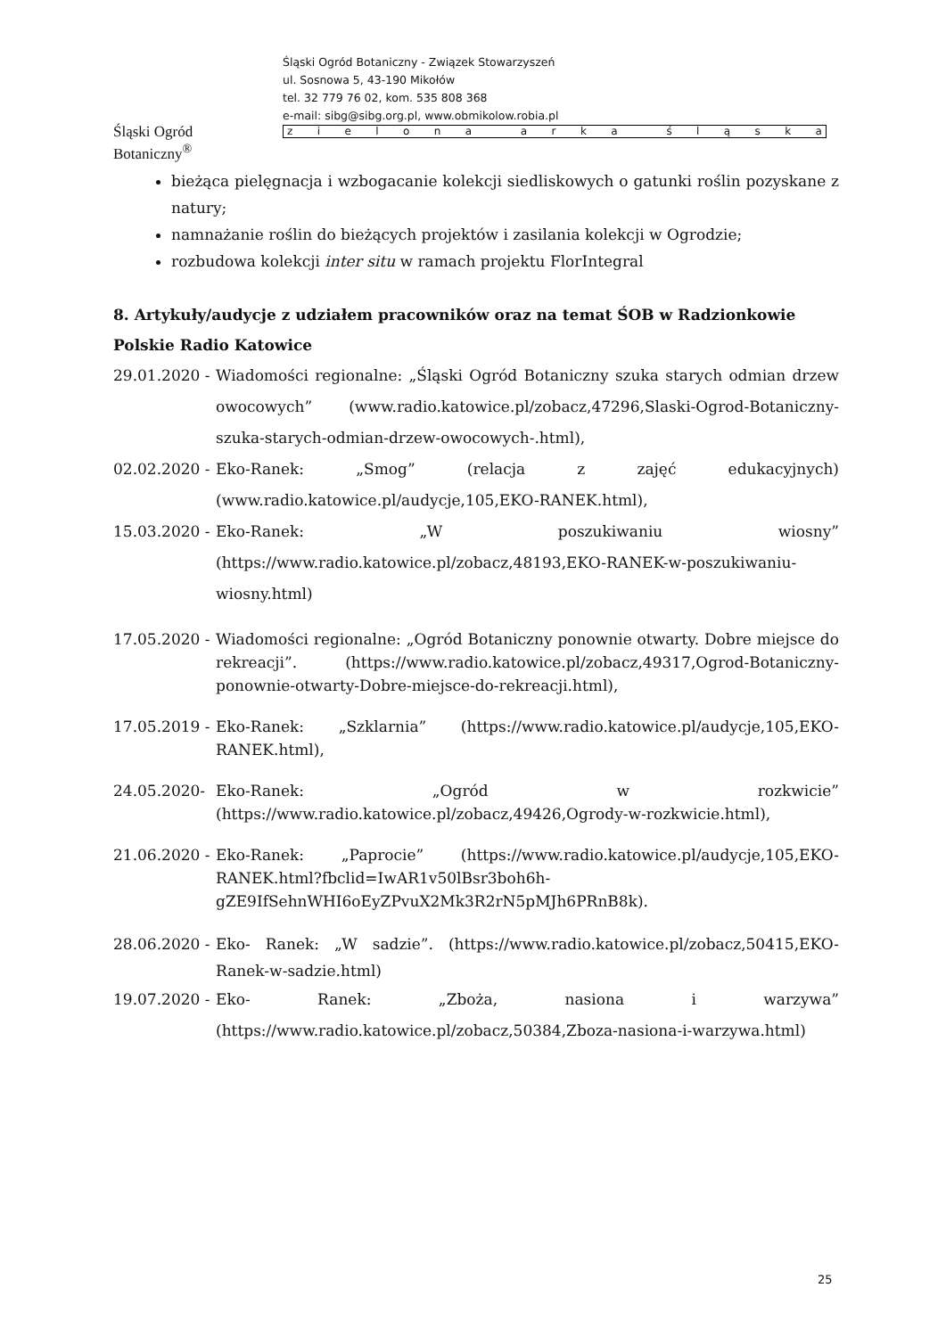Śląski Ogród Botaniczny<sup>®</sup>
Śląski Ogród Botaniczny - Związek Stowarzyszeń
ul. Sosnowa 5, 43-190 Mikołów
tel. 32 779 76 02, kom. 535 808 368
e-mail: sibg@sibg.org.pl, www.obmikolow.robia.pl
zielona arka śląska
bieżąca pielęgnacja i wzbogacanie kolekcji siedliskowych o gatunki roślin pozyskane z natury;
namnażanie roślin do bieżących projektów i zasilania kolekcji w Ogrodzie;
rozbudowa kolekcji inter situ w ramach projektu FlorIntegral
8. Artykuły/audycje z udziałem pracowników oraz na temat ŚOB w Radzionkowie
Polskie Radio Katowice
29.01.2020 - Wiadomości regionalne: „Śląski Ogród Botaniczny szuka starych odmian drzew owocowych” (www.radio.katowice.pl/zobacz,47296,Slaski-Ogrod-Botaniczny-szuka-starych-odmian-drzew-owocowych-.html),
02.02.2020 - Eko-Ranek: „Smog” (relacja z zajęć edukacyjnych) (www.radio.katowice.pl/audycje,105,EKO-RANEK.html),
15.03.2020 - Eko-Ranek: „W poszukiwaniu wiosny” (https://www.radio.katowice.pl/zobacz,48193,EKO-RANEK-w-poszukiwaniu-wiosny.html)
17.05.2020 - Wiadomości regionalne: „Ogród Botaniczny ponownie otwarty. Dobre miejsce do rekreacji”. (https://www.radio.katowice.pl/zobacz,49317,Ogrod-Botaniczny-ponownie-otwarty-Dobre-miejsce-do-rekreacji.html),
17.05.2019 - Eko-Ranek: „Szklarnia” (https://www.radio.katowice.pl/audycje,105,EKO-RANEK.html),
24.05.2020- Eko-Ranek: „Ogród w rozkwicie” (https://www.radio.katowice.pl/zobacz,49426,Ogrody-w-rozkwicie.html),
21.06.2020 - Eko-Ranek: „Paprocie” (https://www.radio.katowice.pl/audycje,105,EKO-RANEK.html?fbclid=IwAR1v50lBsr3boh6h-gZE9IfSehnWHI6oEyZPvuX2Mk3R2rN5pMJh6PRnB8k).
28.06.2020 - Eko- Ranek: „W sadzie”. (https://www.radio.katowice.pl/zobacz,50415,EKO-Ranek-w-sadzie.html)
19.07.2020 - Eko- Ranek: „Zboża, nasiona i warzywa” (https://www.radio.katowice.pl/zobacz,50384,Zboza-nasiona-i-warzywa.html)
25